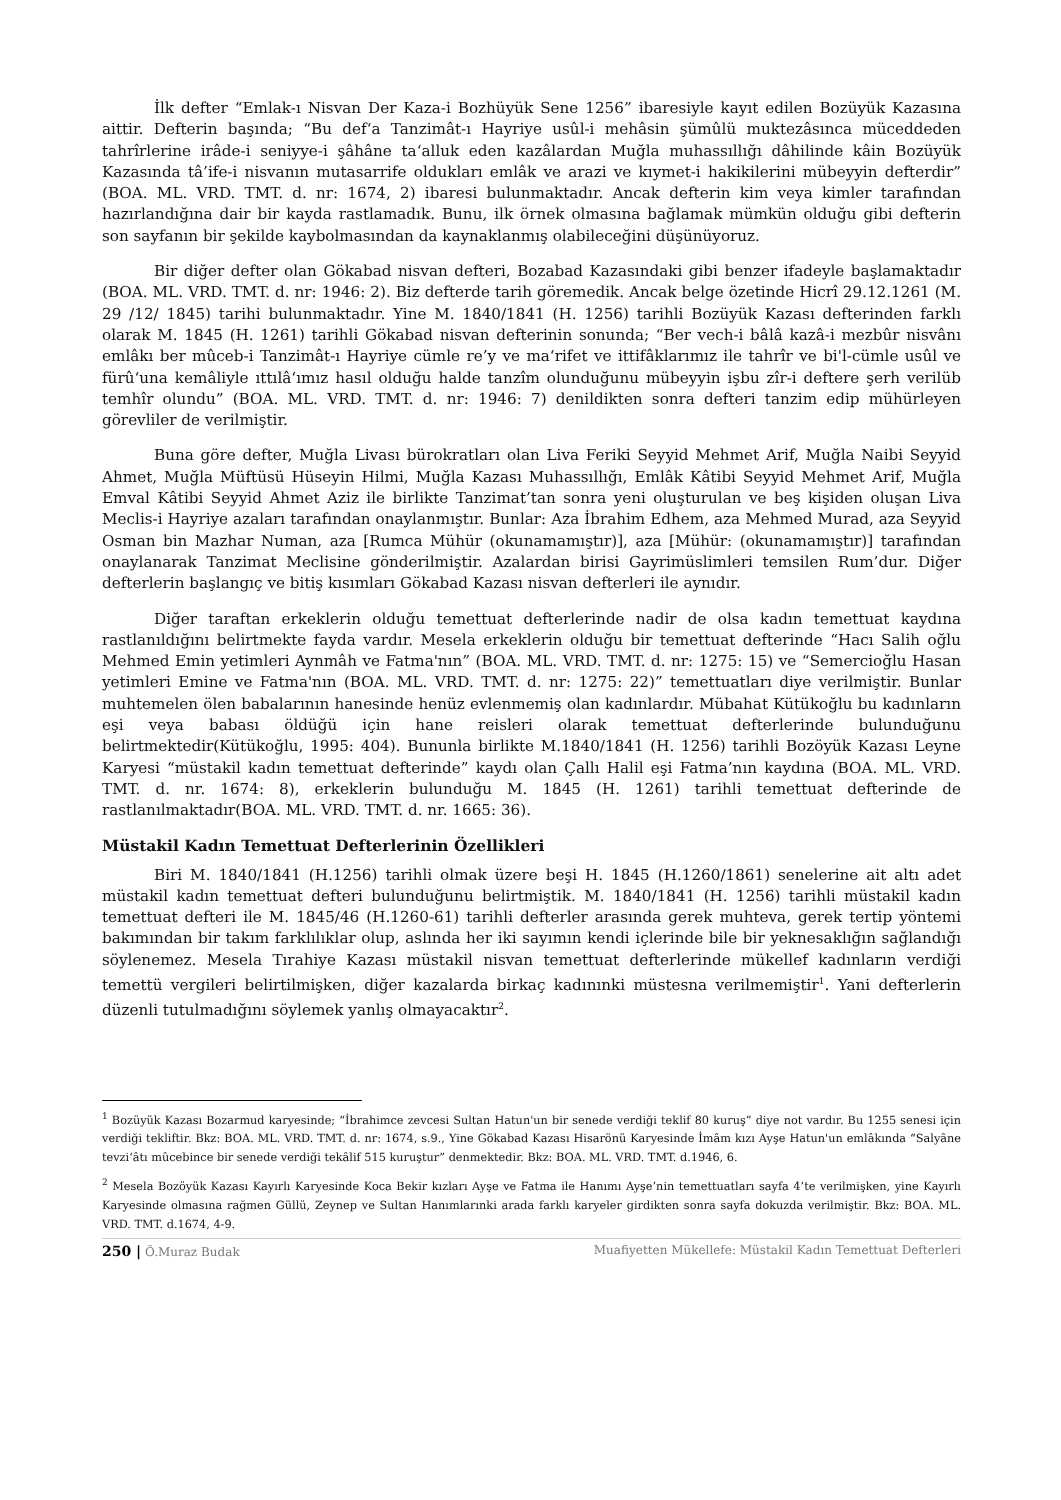İlk defter “Emlak-ı Nisvan Der Kaza-i Bozhüyük Sene 1256” ibaresiyle kayıt edilen Bozüyük Kazasına aittir. Defterin başında; “Bu def‘a Tanzimât-ı Hayriye usûl-i mehâsin şümûlü muktezâsınca müceddeden tahrîrlerine irâde-i seniyye-i şâhâne ta‘alluk eden kazâlardan Muğla muhassıllığı dâhilinde kâin Bozüyük Kazasında tâ’ife-i nisvanın mutasarrife oldukları emlâk ve arazi ve kıymet-i hakikilerini mübeyyin defterdir” (BOA. ML. VRD. TMT. d. nr: 1674, 2) ibaresi bulunmaktadır. Ancak defterin kim veya kimler tarafından hazırlandığına dair bir kayda rastlamadık. Bunu, ilk örnek olmasına bağlamak mümkün olduğu gibi defterin son sayfanın bir şekilde kaybolmasından da kaynaklanmış olabileceğini düşünüyoruz.
Bir diğer defter olan Gökabad nisvan defteri, Bozabad Kazasındaki gibi benzer ifadeyle başlamaktadır (BOA. ML. VRD. TMT. d. nr: 1946: 2). Biz defterde tarih göremedik. Ancak belge özetinde Hicrî 29.12.1261 (M. 29 /12/ 1845) tarihi bulunmaktadır. Yine M. 1840/1841 (H. 1256) tarihli Bozüyük Kazası defterinden farklı olarak M. 1845 (H. 1261) tarihli Gökabad nisvan defterinin sonunda; “Ber vech-i bâlâ kazâ-i mezbûr nisvânı emlâkı ber mûceb-i Tanzimât-ı Hayriye cümle re’y ve ma‘rifet ve ittifâklarımız ile tahrîr ve bi'l-cümle usûl ve fürû‘una kemâliyle ıttılâ‘ımız hasıl olduğu halde tanzîm olunduğunu mübeyyin işbu zîr-i deftere şerh verilüb temhîr olundu” (BOA. ML. VRD. TMT. d. nr: 1946: 7) denildikten sonra defteri tanzim edip mühürleyen görevliler de verilmiştir.
Buna göre defter, Muğla Livası bürokratları olan Liva Feriki Seyyid Mehmet Arif, Muğla Naibi Seyyid Ahmet, Muğla Müftüsü Hüseyin Hilmi, Muğla Kazası Muhassıllığı, Emlâk Kâtibi Seyyid Mehmet Arif, Muğla Emval Kâtibi Seyyid Ahmet Aziz ile birlikte Tanzimat’tan sonra yeni oluşturulan ve beş kişiden oluşan Liva Meclis-i Hayriye azaları tarafından onaylanmıştır. Bunlar: Aza İbrahim Edhem, aza Mehmed Murad, aza Seyyid Osman bin Mazhar Numan, aza [Rumca Mühür (okunamamıştır)], aza [Mühür: (okunamamıştır)] tarafından onaylanarak Tanzimat Meclisine gönderilmiştir. Azalardan birisi Gayrimüslimleri temsilen Rum’dur. Diğer defterlerin başlangıç ve bitiş kısımları Gökabad Kazası nisvan defterleri ile aynıdır.
Diğer taraftan erkeklerin olduğu temettuat defterlerinde nadir de olsa kadın temettuat kaydına rastlanıldığını belirtmekte fayda vardır. Mesela erkeklerin olduğu bir temettuat defterinde “Hacı Salih oğlu Mehmed Emin yetimleri Aynmâh ve Fatma'nın” (BOA. ML. VRD. TMT. d. nr: 1275: 15) ve “Semercioğlu Hasan yetimleri Emine ve Fatma'nın (BOA. ML. VRD. TMT. d. nr: 1275: 22)” temettuatları diye verilmiştir. Bunlar muhtemelen ölen babalarının hanesinde henüz evlenmemiş olan kadınlardır. Mübahat Kütükoğlu bu kadınların eşi veya babası öldüğü için hane reisleri olarak temettuat defterlerinde bulunduğunu belirtmektedir(Kütükoğlu, 1995: 404). Bununla birlikte M.1840/1841 (H. 1256) tarihli Bozöyük Kazası Leyne Karyesi “müstakil kadın temettuat defterinde” kaydı olan Çallı Halil eşi Fatma’nın kaydına (BOA. ML. VRD. TMT. d. nr. 1674: 8), erkeklerin bulunduğu M. 1845 (H. 1261) tarihli temettuat defterinde de rastlanılmaktadır(BOA. ML. VRD. TMT. d. nr. 1665: 36).
Müstakil Kadın Temettuat Defterlerinin Özellikleri
Biri M. 1840/1841 (H.1256) tarihli olmak üzere beşi H. 1845 (H.1260/1861) senelerine ait altı adet müstakil kadın temettuat defteri bulunduğunu belirtmiştik. M. 1840/1841 (H. 1256) tarihli müstakil kadın temettuat defteri ile M. 1845/46 (H.1260-61) tarihli defterler arasında gerek muhteva, gerek tertip yöntemi bakımından bir takım farklılıklar olup, aslında her iki sayımın kendi içlerinde bile bir yeknesaklığın sağlandığı söylenemez. Mesela Tırahiye Kazası müstakil nisvan temettuat defterlerinde mükellef kadınların verdiği temettü vergileri belirtilmişken, diğer kazalarda birkaç kadınınki müstesna verilmemiştir<sup>1</sup>. Yani defterlerin düzenli tutulmadığını söylemek yanlış olmayacaktır<sup>2</sup>.
<sup>1</sup> Bozüyük Kazası Bozarmud karyesinde; “İbrahimce zevcesi Sultan Hatun'un bir senede verdiği teklif 80 kuruş” diye not vardır. Bu 1255 senesi için verdiği tekliftir. Bkz: BOA. ML. VRD. TMT. d. nr: 1674, s.9., Yine Gökabad Kazası Hisarönü Karyesinde İmâm kızı Ayşe Hatun'un emlâkında “Salyâne tevzi‘âtı mûcebince bir senede verdiği tekâlif 515 kuruştur” denmektedir. Bkz: BOA. ML. VRD. TMT. d.1946, 6.
<sup>2</sup> Mesela Bozöyük Kazası Kayırlı Karyesinde Koca Bekir kızları Ayşe ve Fatma ile Hanımı Ayşe’nin temettuatları sayfa 4’te verilmişken, yine Kayırlı Karyesinde olmasına rağmen Güllü, Zeynep ve Sultan Hanımlarınki arada farklı karyeler girdikten sonra sayfa dokuzda verilmiştir. Bkz: BOA. ML. VRD. TMT. d.1674, 4-9.
250 | Ö.Muraz Budak Muafiyetten Mükellefe: Müstakil Kadın Temettuat Defterleri